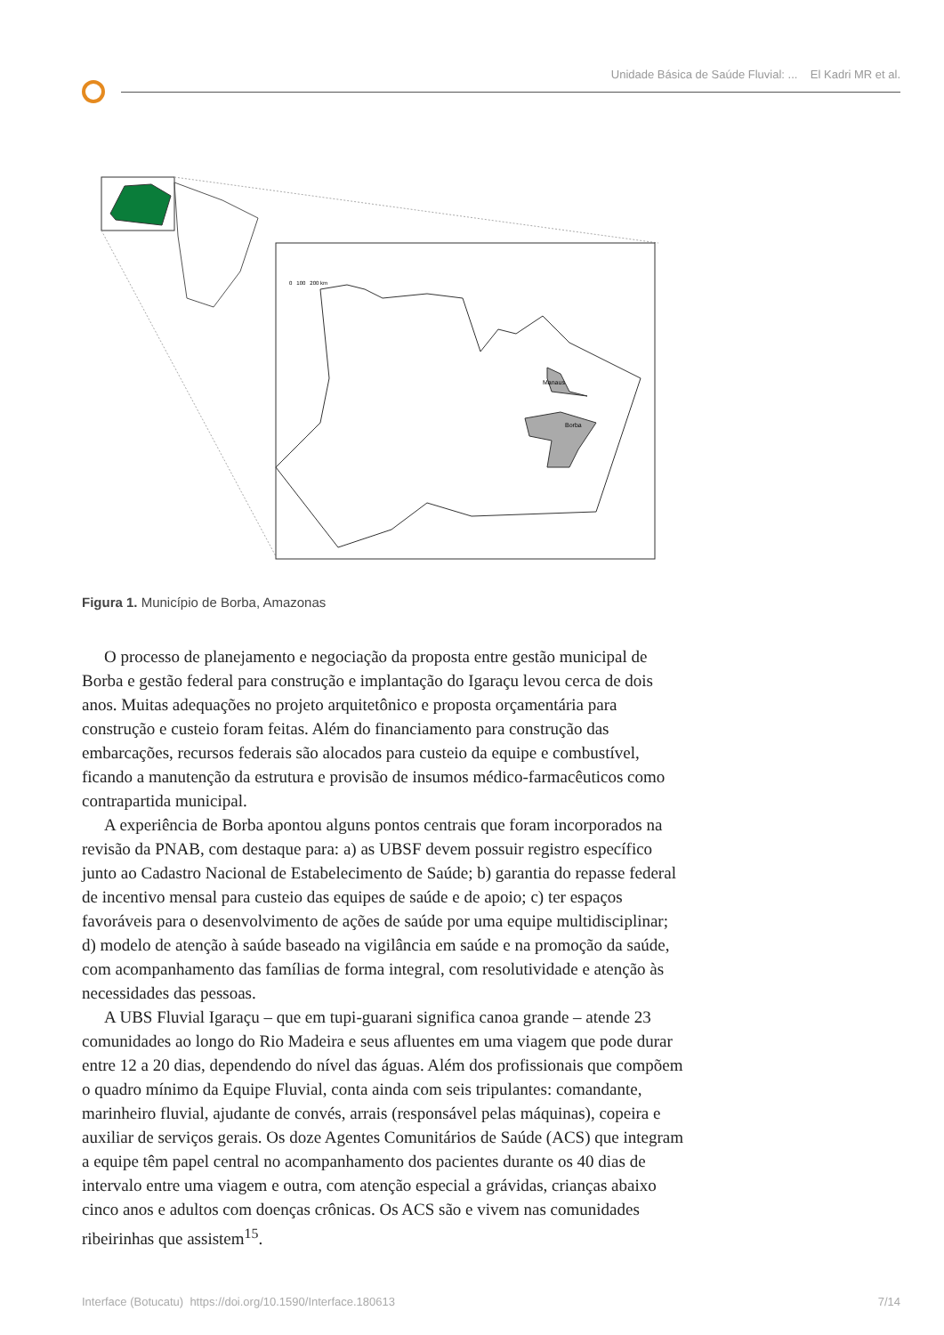Unidade Básica de Saúde Fluvial: ... El Kadri MR et al.
Manaus
Borba
0 100 200 km
Figura 1. Município de Borba, Amazonas
O processo de planejamento e negociação da proposta entre gestão municipal de Borba e gestão federal para construção e implantação do Igaraçu levou cerca de dois anos. Muitas adequações no projeto arquitetônico e proposta orçamentária para construção e custeio foram feitas. Além do financiamento para construção das embarcações, recursos federais são alocados para custeio da equipe e combustível, ficando a manutenção da estrutura e provisão de insumos médico-farmacêuticos como contrapartida municipal.
A experiência de Borba apontou alguns pontos centrais que foram incorporados na revisão da PNAB, com destaque para: a) as UBSF devem possuir registro específico junto ao Cadastro Nacional de Estabelecimento de Saúde; b) garantia do repasse federal de incentivo mensal para custeio das equipes de saúde e de apoio; c) ter espaços favoráveis para o desenvolvimento de ações de saúde por uma equipe multidisciplinar; d) modelo de atenção à saúde baseado na vigilância em saúde e na promoção da saúde, com acompanhamento das famílias de forma integral, com resolutividade e atenção às necessidades das pessoas.
A UBS Fluvial Igaraçu – que em tupi-guarani significa canoa grande – atende 23 comunidades ao longo do Rio Madeira e seus afluentes em uma viagem que pode durar entre 12 a 20 dias, dependendo do nível das águas. Além dos profissionais que compõem o quadro mínimo da Equipe Fluvial, conta ainda com seis tripulantes: comandante, marinheiro fluvial, ajudante de convés, arrais (responsável pelas máquinas), copeira e auxiliar de serviços gerais. Os doze Agentes Comunitários de Saúde (ACS) que integram a equipe têm papel central no acompanhamento dos pacientes durante os 40 dias de intervalo entre uma viagem e outra, com atenção especial a grávidas, crianças abaixo cinco anos e adultos com doenças crônicas. Os ACS são e vivem nas comunidades ribeirinhas que assistem<sup>15</sup>.
Interface (Botucatu) https://doi.org/10.1590/Interface.180613 7/14